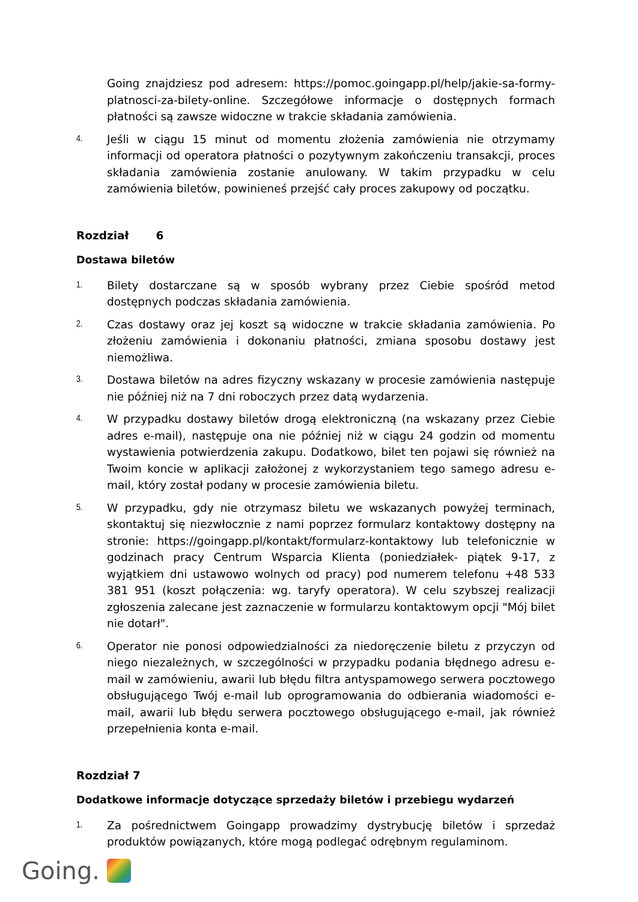Going znajdziesz pod adresem: https://pomoc.goingapp.pl/help/jakie-sa-formy-platnosci-za-bilety-online. Szczegółowe informacje o dostępnych formach płatności są zawsze widoczne w trakcie składania zamówienia.
4.
Jeśli w ciągu 15 minut od momentu złożenia zamówienia nie otrzymamy informacji od operatora płatności o pozytywnym zakończeniu transakcji, proces składania zamówienia zostanie anulowany. W takim przypadku w celu zamówienia biletów, powinieneś przejść cały proces zakupowy od początku.
Rozdział 6
Dostawa biletów
1.
Bilety dostarczane są w sposób wybrany przez Ciebie spośród metod dostępnych podczas składania zamówienia.
2.
Czas dostawy oraz jej koszt są widoczne w trakcie składania zamówienia. Po złożeniu zamówienia i dokonaniu płatności, zmiana sposobu dostawy jest niemożliwa.
3.
Dostawa biletów na adres fizyczny wskazany w procesie zamówienia następuje nie później niż na 7 dni roboczych przez datą wydarzenia.
4.
W przypadku dostawy biletów drogą elektroniczną (na wskazany przez Ciebie adres e-mail), następuje ona nie później niż w ciągu 24 godzin od momentu wystawienia potwierdzenia zakupu. Dodatkowo, bilet ten pojawi się również na Twoim koncie w aplikacji założonej z wykorzystaniem tego samego adresu e-mail, który został podany w procesie zamówienia biletu.
5.
W przypadku, gdy nie otrzymasz biletu we wskazanych powyżej terminach, skontaktuj się niezwłocznie z nami poprzez formularz kontaktowy dostępny na stronie: https://goingapp.pl/kontakt/formularz-kontaktowy lub telefonicznie w godzinach pracy Centrum Wsparcia Klienta (poniedziałek- piątek 9-17, z wyjątkiem dni ustawowo wolnych od pracy) pod numerem telefonu +48 533 381 951 (koszt połączenia: wg. taryfy operatora). W celu szybszej realizacji zgłoszenia zalecane jest zaznaczenie w formularzu kontaktowym opcji "Mój bilet nie dotarł".
6.
Operator nie ponosi odpowiedzialności za niedoręczenie biletu z przyczyn od niego niezależnych, w szczególności w przypadku podania błędnego adresu e-mail w zamówieniu, awarii lub błędu filtra antyspamowego serwera pocztowego obsługującego Twój e-mail lub oprogramowania do odbierania wiadomości e-mail, awarii lub błędu serwera pocztowego obsługującego e-mail, jak również przepełnienia konta e-mail.
Rozdział 7
Dodatkowe informacje dotyczące sprzedaży biletów i przebiegu wydarzeń
1.
Za pośrednictwem Goingapp prowadzimy dystrybucję biletów i sprzedaż produktów powiązanych, które mogą podlegać odrębnym regulaminom.
Going.